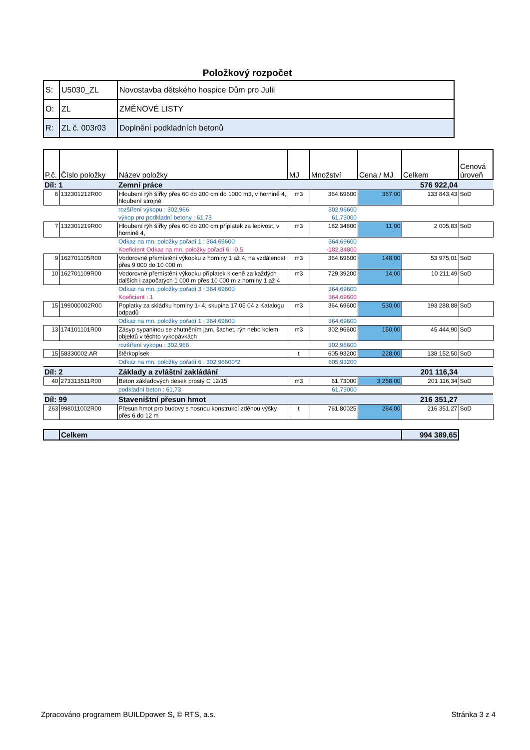Položkový rozpočet
| S: | U5030_ZL | Novostavba dětského hospice Dům pro Julii |
| O: | ZL | ZMĚNOVÉ LISTY |
| R: | ZL č. 003r03 | Doplnění podkladních betonů |
| P.č. | Číslo položky | Název položky | MJ | Množství | Cena / MJ | Celkem | Cenová úroveň |
| --- | --- | --- | --- | --- | --- | --- | --- |
| Díl: 1 | | Zemní práce | | | | 576 922,04 | |
| 6 | 132301212R00 | Hloubení rýh šířky přes 60 do 200 cm do 1000 m3, v hornině 4, hloubení strojně | m3 | 364,69600 | 367,00 | 133 843,43 | SoD |
| | | rozšíření výkopu : 302,966 | | 302,96600 | | | |
| | | výkop pro podkladní betony : 61,73 | | 61,73000 | | | |
| 7 | 132301219R00 | Hloubení rýh šířky přes 60 do 200 cm příplatek za lepivost, v hornině 4, | m3 | 182,34800 | 11,00 | 2 005,83 | SoD |
| | | Odkaz na mn. položky pořadí 1 : 364,69600 | | 364,69600 | | | |
| | | Koeficient Odkaz na mn. položky pořadí 6: -0,5 | | -182,34800 | | | |
| 9 | 162701105R00 | Vodorovné přemístění výkopku z horniny 1 až 4, na vzdálenost přes 9 000 do 10 000 m | m3 | 364,69600 | 148,00 | 53 975,01 | SoD |
| 10 | 162701109R00 | Vodorovné přemístění výkopku příplatek k ceně za každých dalších i započatých 1 000 m přes 10 000 m z horniny 1 až 4 | m3 | 729,39200 | 14,00 | 10 211,49 | SoD |
| | | Odkaz na mn. položky pořadí 3 : 364,69600 | | 364,69600 | | | |
| | | Koeficient : 1 | | 364,69600 | | | |
| 15 | 199000002R00 | Poplatky za skládku horniny 1- 4, skupina 17 05 04 z Katalogu odpadů | m3 | 364,69600 | 530,00 | 193 288,88 | SoD |
| | | Odkaz na mn. položky pořadí 1 : 364,69600 | | 364,69600 | | | |
| 13 | 174101101R00 | Zásyp sypaninou se zhutněním jam, šachet, rýh nebo kolem objektů v těchto vykopávkách | m3 | 302,96600 | 150,00 | 45 444,90 | SoD |
| | | rozšíření výkopu : 302,966 | | 302,96600 | | | |
| 15 | 58330002.AR | štěrkopísek | t | 605,93200 | 228,00 | 138 152,50 | SoD |
| | | Odkaz na mn. položky pořadí 6 : 302,96600*2 | | 605,93200 | | | |
| Díl: 2 | | Základy a zvláštní zakládání | | | | 201 116,34 | |
| 40 | 273313511R00 | Beton základových desek prostý C 12/15 | m3 | 61,73000 | 3 258,00 | 201 116,34 | SoD |
| | | podkladní beton : 61,73 | | 61,73000 | | | |
| Díl: 99 | | Staveništní přesun hmot | | | | 216 351,27 | |
| 263 | 998011002R00 | Přesun hmot pro budovy s nosnou konstrukcí zděnou výšky přes 6 do 12 m | t | 761,80025 | 284,00 | 216 351,27 | SoD |
| | Celkem | | | | | 994 389,65 | |
Zpracováno programem BUILDpower S, © RTS, a.s. Stránka 3 z 4